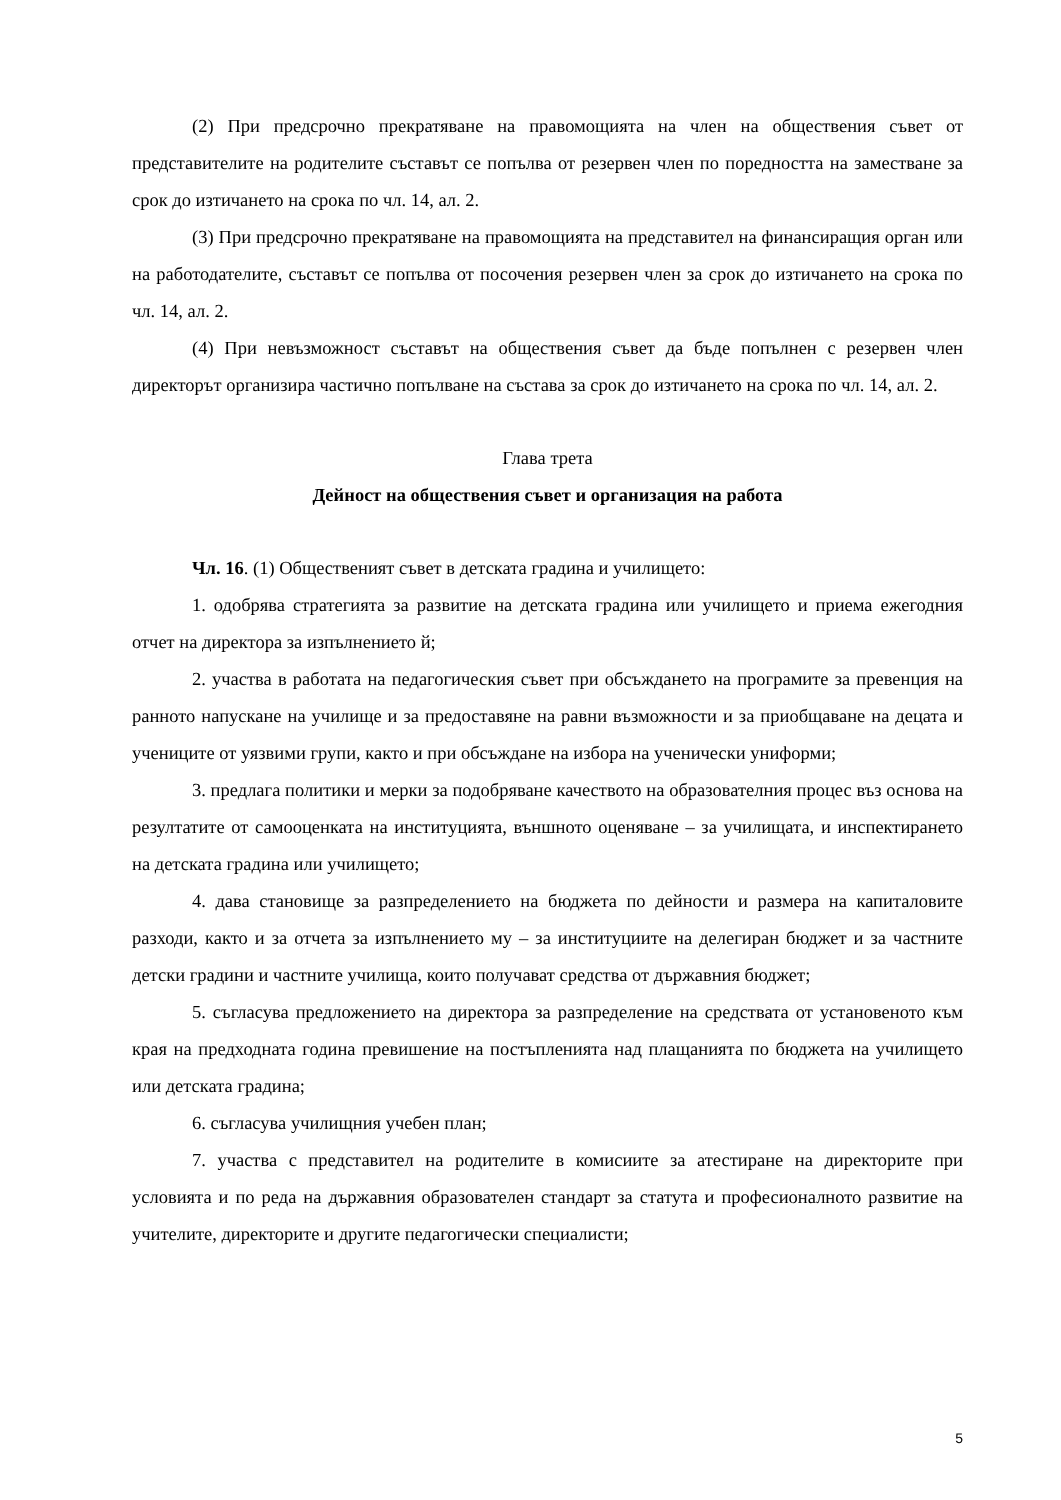(2) При предсрочно прекратяване на правомощията на член на обществения съвет от представителите на родителите съставът се попълва от резервен член по поредността на заместване за срок до изтичането на срока по чл. 14, ал. 2.
(3) При предсрочно прекратяване на правомощията на представител на финансиращия орган или на работодателите, съставът се попълва от посочения резервен член за срок до изтичането на срока по чл. 14, ал. 2.
(4) При невъзможност съставът на обществения съвет да бъде попълнен с резервен член директорът организира частично попълване на състава за срок до изтичането на срока по чл. 14, ал. 2.
Глава трета
Дейност на обществения съвет и организация на работа
Чл. 16. (1) Общественият съвет в детската градина и училището:
1. одобрява стратегията за развитие на детската градина или училището и приема ежегодния отчет на директора за изпълнението й;
2. участва в работата на педагогическия съвет при обсъждането на програмите за превенция на ранното напускане на училище и за предоставяне на равни възможности и за приобщаване на децата и учениците от уязвими групи, както и при обсъждане на избора на ученически униформи;
3. предлага политики и мерки за подобряване качеството на образователния процес въз основа на резултатите от самооценката на институцията, външното оценяване – за училищата, и инспектирането на детската градина или училището;
4. дава становище за разпределението на бюджета по дейности и размера на капиталовите разходи, както и за отчета за изпълнението му – за институциите на делегиран бюджет и за частните детски градини и частните училища, които получават средства от държавния бюджет;
5. съгласува предложението на директора за разпределение на средствата от установеното към края на предходната година превишение на постъпленията над плащанията по бюджета на училището или детската градина;
6. съгласува училищния учебен план;
7. участва с представител на родителите в комисиите за атестиране на директорите при условията и по реда на държавния образователен стандарт за статута и професионалното развитие на учителите, директорите и другите педагогически специалисти;
5